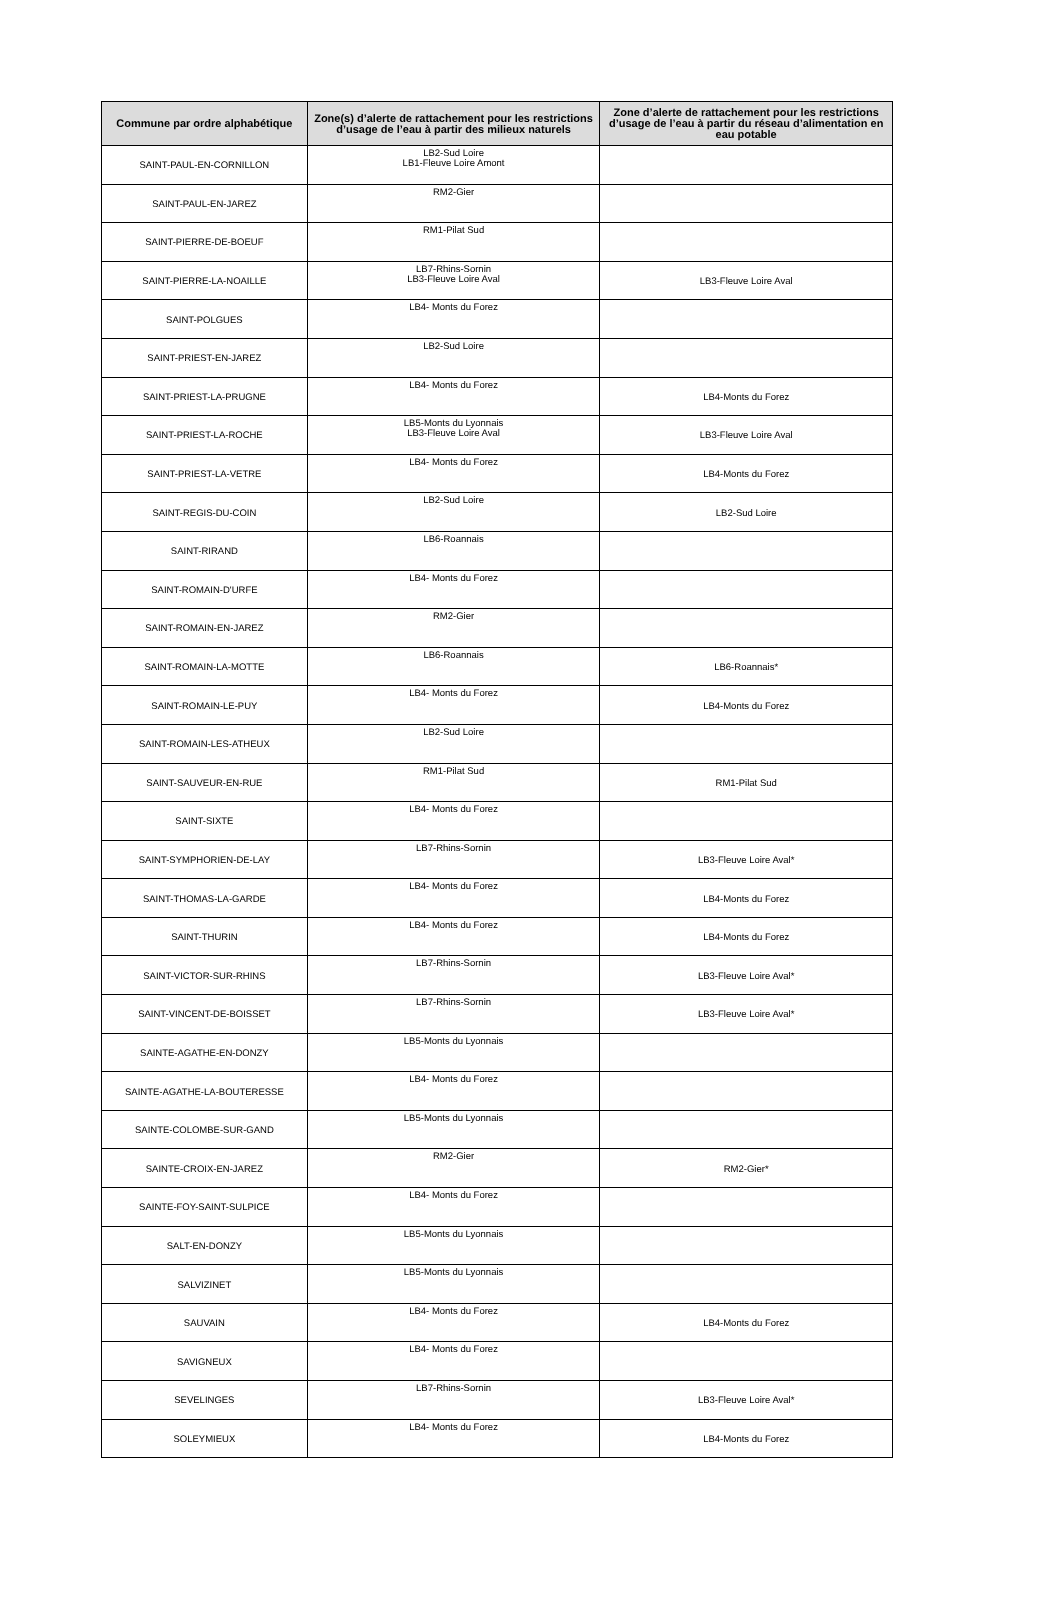| Commune par ordre alphabétique | Zone(s) d’alerte de rattachement pour les restrictions d’usage de l’eau à partir des milieux naturels | Zone d’alerte de rattachement pour les restrictions d’usage de l’eau à partir du réseau d’alimentation en eau potable |
| --- | --- | --- |
| SAINT-PAUL-EN-CORNILLON | LB2-Sud Loire LB1-Fleuve Loire Amont | |
| SAINT-PAUL-EN-JAREZ | RM2-Gier | |
| SAINT-PIERRE-DE-BOEUF | RM1-Pilat Sud | |
| SAINT-PIERRE-LA-NOAILLE | LB7-Rhins-Sornin LB3-Fleuve Loire Aval | LB3-Fleuve Loire Aval |
| SAINT-POLGUES | LB4- Monts du Forez | |
| SAINT-PRIEST-EN-JAREZ | LB2-Sud Loire | |
| SAINT-PRIEST-LA-PRUGNE | LB4- Monts du Forez | LB4-Monts du Forez |
| SAINT-PRIEST-LA-ROCHE | LB5-Monts du Lyonnais LB3-Fleuve Loire Aval | LB3-Fleuve Loire Aval |
| SAINT-PRIEST-LA-VETRE | LB4- Monts du Forez | LB4-Monts du Forez |
| SAINT-REGIS-DU-COIN | LB2-Sud Loire | LB2-Sud Loire |
| SAINT-RIRAND | LB6-Roannais | |
| SAINT-ROMAIN-D'URFE | LB4- Monts du Forez | |
| SAINT-ROMAIN-EN-JAREZ | RM2-Gier | |
| SAINT-ROMAIN-LA-MOTTE | LB6-Roannais | LB6-Roannais* |
| SAINT-ROMAIN-LE-PUY | LB4- Monts du Forez | LB4-Monts du Forez |
| SAINT-ROMAIN-LES-ATHEUX | LB2-Sud Loire | |
| SAINT-SAUVEUR-EN-RUE | RM1-Pilat Sud | RM1-Pilat Sud |
| SAINT-SIXTE | LB4- Monts du Forez | |
| SAINT-SYMPHORIEN-DE-LAY | LB7-Rhins-Sornin | LB3-Fleuve Loire Aval* |
| SAINT-THOMAS-LA-GARDE | LB4- Monts du Forez | LB4-Monts du Forez |
| SAINT-THURIN | LB4- Monts du Forez | LB4-Monts du Forez |
| SAINT-VICTOR-SUR-RHINS | LB7-Rhins-Sornin | LB3-Fleuve Loire Aval* |
| SAINT-VINCENT-DE-BOISSET | LB7-Rhins-Sornin | LB3-Fleuve Loire Aval* |
| SAINTE-AGATHE-EN-DONZY | LB5-Monts du Lyonnais | |
| SAINTE-AGATHE-LA-BOUTERESSE | LB4- Monts du Forez | |
| SAINTE-COLOMBE-SUR-GAND | LB5-Monts du Lyonnais | |
| SAINTE-CROIX-EN-JAREZ | RM2-Gier | RM2-Gier* |
| SAINTE-FOY-SAINT-SULPICE | LB4- Monts du Forez | |
| SALT-EN-DONZY | LB5-Monts du Lyonnais | |
| SALVIZINET | LB5-Monts du Lyonnais | |
| SAUVAIN | LB4- Monts du Forez | LB4-Monts du Forez |
| SAVIGNEUX | LB4- Monts du Forez | |
| SEVELINGES | LB7-Rhins-Sornin | LB3-Fleuve Loire Aval* |
| SOLEYMIEUX | LB4- Monts du Forez | LB4-Monts du Forez |